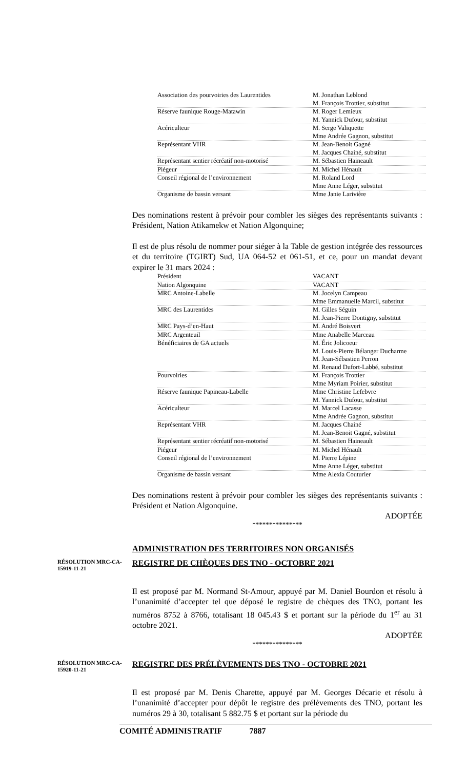| Association des pourvoiries des Laurentides | M. Jonathan Leblond M. François Trottier, substitut |
| Réserve faunique Rouge-Matawin | M. Roger Lemieux M. Yannick Dufour, substitut |
| Acériculteur | M. Serge Valiquette Mme Andrée Gagnon, substitut |
| Représentant VHR | M. Jean-Benoit Gagné M. Jacques Chainé, substitut |
| Représentant sentier récréatif non-motorisé | M. Sébastien Haineault |
| Piégeur | M. Michel Hénault |
| Conseil régional de l’environnement | M. Roland Lord Mme Anne Léger, substitut |
| Organisme de bassin versant | Mme Janie Larivière |
Des nominations restent à prévoir pour combler les sièges des représentants suivants : Président, Nation Atikamekw et Nation Algonquine;
Il est de plus résolu de nommer pour siéger à la Table de gestion intégrée des ressources et du territoire (TGIRT) Sud, UA 064-52 et 061-51, et ce, pour un mandat devant expirer le 31 mars 2024 :
| Président | VACANT |
| Nation Algonquine | VACANT |
| MRC Antoine-Labelle | M. Jocelyn Campeau Mme Emmanuelle Marcil, substitut |
| MRC des Laurentides | M. Gilles Séguin M. Jean-Pierre Dontigny, substitut |
| MRC Pays-d’en-Haut | M. André Boisvert |
| MRC Argenteuil | Mme Anabelle Marceau |
| Bénéficiaires de GA actuels | M. Éric Jolicoeur M. Louis-Pierre Bélanger Ducharme M. Jean-Sébastien Perron M. Renaud Dufort-Labbé, substitut |
| Pourvoiries | M. François Trottier Mme Myriam Poirier, substitut |
| Réserve faunique Papineau-Labelle | Mme Christine Lefebvre M. Yannick Dufour, substitut |
| Acériculteur | M. Marcel Lacasse Mme Andrée Gagnon, substitut |
| Représentant VHR | M. Jacques Chainé M. Jean-Benoit Gagné, substitut |
| Représentant sentier récréatif non-motorisé | M. Sébastien Haineault |
| Piégeur | M. Michel Hénault |
| Conseil régional de l’environnement | M. Pierre Lépine Mme Anne Léger, substitut |
| Organisme de bassin versant | Mme Alexia Couturier |
Des nominations restent à prévoir pour combler les sièges des représentants suivants : Président et Nation Algonquine.
ADOPTÉE
***************
ADMINISTRATION DES TERRITOIRES NON ORGANISÉS
RÉSOLUTION MRC-CA- 15919-11-21
REGISTRE DE CHÈQUES DES TNO - OCTOBRE 2021
Il est proposé par M. Normand St-Amour, appuyé par M. Daniel Bourdon et résolu à l’unanimité d’accepter tel que déposé le registre de chèques des TNO, portant les numéros 8752 à 8766, totalisant 18 045.43 $ et portant sur la période du 1<sup>er</sup> au 31 octobre 2021.
ADOPTÉE
***************
RÉSOLUTION MRC-CA- 15920-11-21
REGISTRE DES PRÉLÈVEMENTS DES TNO - OCTOBRE 2021
Il est proposé par M. Denis Charette, appuyé par M. Georges Décarie et résolu à l’unanimité d’accepter pour dépôt le registre des prélèvements des TNO, portant les numéros 29 à 30, totalisant 5 882.75 $ et portant sur la période du
COMITÉ ADMINISTRATIF 7887